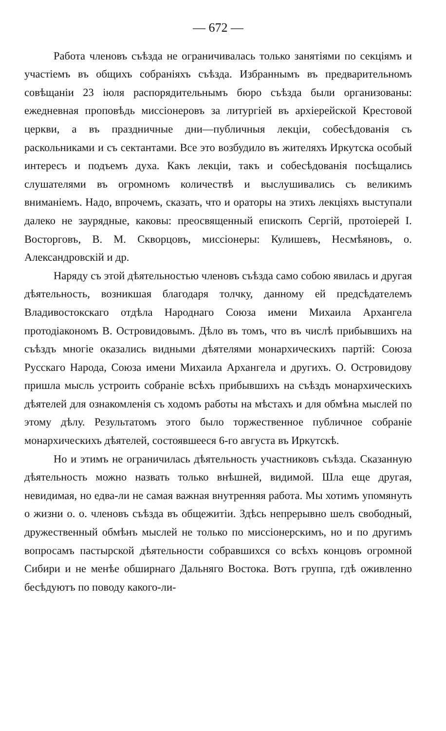— 672 —
Работа членовъ съѣзда не ограничивалась только занятіями по секціямъ и участіемъ въ общихъ собраніяхъ съѣзда. Избраннымъ въ предварительномъ совѣщаніи 23 іюля распорядительнымъ бюро съѣзда были организованы: ежедневная проповѣдь миссіонеровъ за литургіей въ архіерейской Крестовой церкви, а въ праздничные дни—публичныя лекціи, собесѣдованія съ раскольниками и съ сектантами. Все это возбудило въ жителяхъ Иркутска особый интересъ и подъемъ духа. Какъ лекціи, такъ и собесѣдованія посѣщались слушателями въ огромномъ количествѣ и выслушивались съ великимъ вниманіемъ. Надо, впрочемъ, сказать, что и ораторы на этихъ лекціяхъ выступали далеко не заурядные, каковы: преосвященный епископъ Сергій, протоіерей І. Восторговъ, В. М. Скворцовъ, миссіонеры: Кулишевъ, Несмѣяновъ, о. Александровскій и др.
Наряду съ этой дѣятельностью членовъ съѣзда само собою явилась и другая дѣятельность, возникшая благодаря толчку, данному ей предсѣдателемъ Владивостокскаго отдѣла Народнаго Союза имени Михаила Архангела протодіакономъ В. Островидовымъ. Дѣло въ томъ, что въ числѣ прибывшихъ на съѣздъ многіе оказались видными дѣятелями монархическихъ партій: Союза Русскаго Народа, Союза имени Михаила Архангела и другихъ. О. Островидову пришла мысль устроить собраніе всѣхъ прибывшихъ на съѣздъ монархическихъ дѣятелей для ознакомленія съ ходомъ работы на мѣстахъ и для обмѣна мыслей по этому дѣлу. Результатомъ этого было торжественное публичное собраніе монархическихъ дѣятелей, состоявшееся 6-го августа въ Иркутскѣ.
Но и этимъ не ограничилась дѣятельность участниковъ съѣзда. Сказанную дѣятельность можно назвать только внѣшней, видимой. Шла еще другая, невидимая, но едва-ли не самая важная внутренняя работа. Мы хотимъ упомянуть о жизни о. о. членовъ съѣзда въ общежитіи. Здѣсь непрерывно шелъ свободный, дружественный обмѣнъ мыслей не только по миссіонерскимъ, но и по другимъ вопросамъ пастырской дѣятельности собравшихся со всѣхъ концовъ огромной Сибири и не менѣе обширнаго Дальняго Востока. Вотъ группа, гдѣ оживленно бесѣдуютъ по поводу какого-ли-